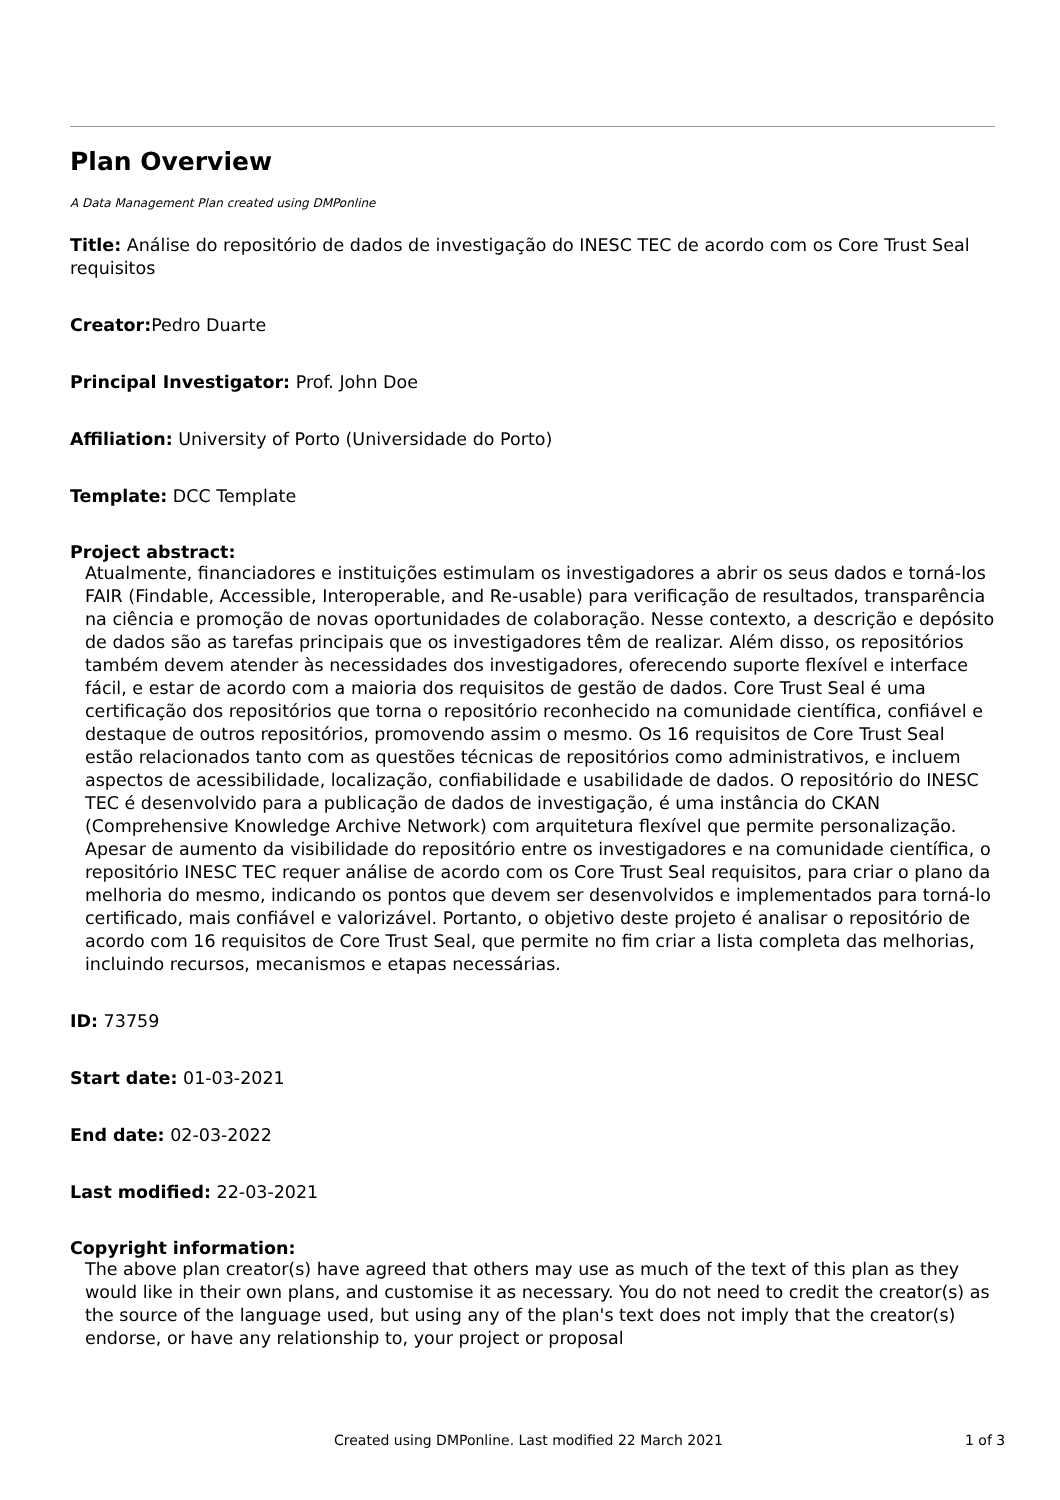Plan Overview
A Data Management Plan created using DMPonline
Title: Análise do repositório de dados de investigação do INESC TEC de acordo com os Core Trust Seal requisitos
Creator: Pedro Duarte
Principal Investigator: Prof. John Doe
Affiliation: University of Porto (Universidade do Porto)
Template: DCC Template
Project abstract:
Atualmente, financiadores e instituições estimulam os investigadores a abrir os seus dados e torná-los FAIR (Findable, Accessible, Interoperable, and Re-usable) para verificação de resultados, transparência na ciência e promoção de novas oportunidades de colaboração. Nesse contexto, a descrição e depósito de dados são as tarefas principais que os investigadores têm de realizar. Além disso, os repositórios também devem atender às necessidades dos investigadores, oferecendo suporte flexível e interface fácil, e estar de acordo com a maioria dos requisitos de gestão de dados. Core Trust Seal é uma certificação dos repositórios que torna o repositório reconhecido na comunidade científica, confiável e destaque de outros repositórios, promovendo assim o mesmo. Os 16 requisitos de Core Trust Seal estão relacionados tanto com as questões técnicas de repositórios como administrativos, e incluem aspectos de acessibilidade, localização, confiabilidade e usabilidade de dados. O repositório do INESC TEC é desenvolvido para a publicação de dados de investigação, é uma instância do CKAN (Comprehensive Knowledge Archive Network) com arquitetura flexível que permite personalização. Apesar de aumento da visibilidade do repositório entre os investigadores e na comunidade científica, o repositório INESC TEC requer análise de acordo com os Core Trust Seal requisitos, para criar o plano da melhoria do mesmo, indicando os pontos que devem ser desenvolvidos e implementados para torná-lo certificado, mais confiável e valorizável. Portanto, o objetivo deste projeto é analisar o repositório de acordo com 16 requisitos de Core Trust Seal, que permite no fim criar a lista completa das melhorias, incluindo recursos, mecanismos e etapas necessárias.
ID: 73759
Start date: 01-03-2021
End date: 02-03-2022
Last modified: 22-03-2021
Copyright information:
The above plan creator(s) have agreed that others may use as much of the text of this plan as they would like in their own plans, and customise it as necessary. You do not need to credit the creator(s) as the source of the language used, but using any of the plan's text does not imply that the creator(s) endorse, or have any relationship to, your project or proposal
Created using DMPonline. Last modified 22 March 2021 1 of 3